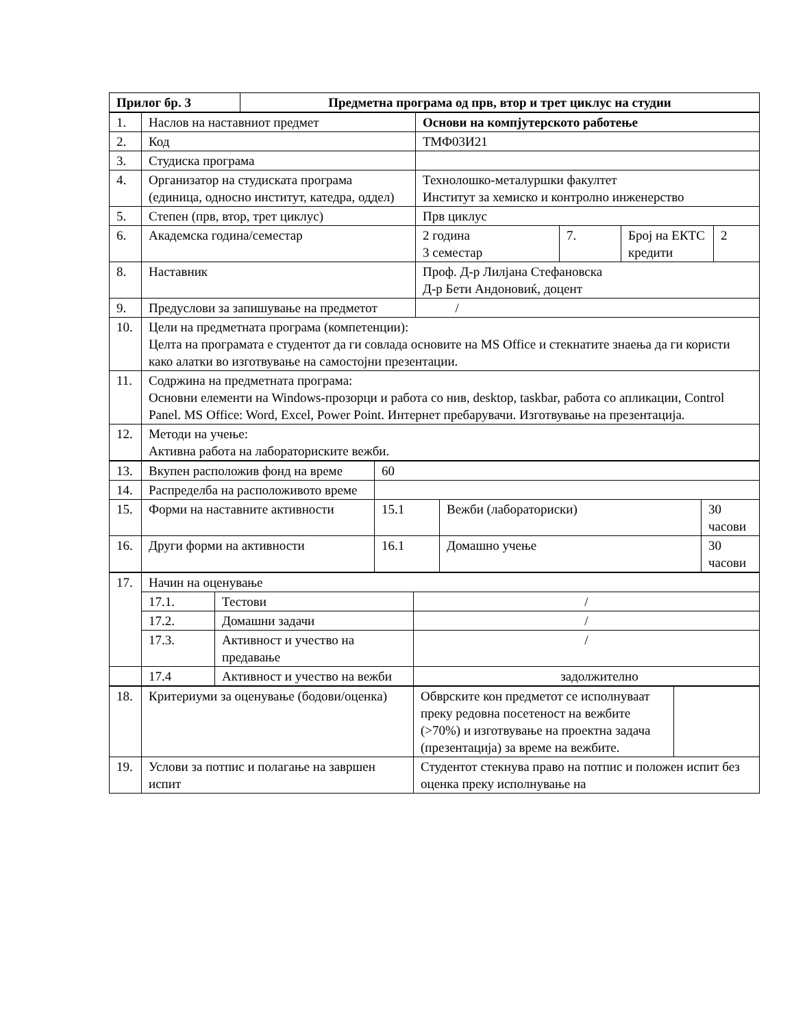| Прилог бр. 3 | Предметна програма од прв, втор и трет циклус на студии |
| 1. | Наслов на наставниот предмет | Основи на компјутерското работење | | | |
| 2. | Код | ТМФ03И21 | | | |
| 3. | Студиска програма | | | | |
| 4. | Организатор на студиската програма (единица, односно институт, катедра, оддел) | Технолошко-металуршки факултет Институт за хемиско и контролно инженерство | | | |
| 5. | Степен (прв, втор, трет циклус) | Прв циклус | | | |
| 6. | Академска година/семестар | 2 година 3 семестар | 7. | Број на ЕКТС кредити | 2 |
| 8. | Наставник | Проф. Д-р Лилјана Стефановска Д-р Бети Андоновиќ, доцент | | | |
| 9. | Предуслови за запишување на предметот | / | | | |
| 10. | Цели на предметната програма (компетенции): Целта на програмата е студентот да ги совлада основите на MS Office и стекнатите знаења да ги користи како алатки во изготвување на самостојни презентации. | | | | |
| 11. | Содржина на предметната програма: Основни елементи на Windows-прозорци и работа со нив, desktop, taskbar, работа со апликации, Control Panel. MS Office: Word, Excel, Power Point. Интернет пребарувачи. Изготвување на презентација. | | | | |
| 12. | Методи на учење: Активна работа на лабораториските вежби. | | | | |
| 13. | Вкупен расположив фонд на време | 60 | | |
| 14. | Распределба на расположивото време | | | |
| 15. | Форми на наставните активности | 15.1 | Вежби (лабораториски) | 30 часови |
| 16. | Други форми на активности | 16.1 | Домашно учење | 30 часови |
| 17. | Начин на оценување | | |
| | 17.1. | Тестови | / |
| | 17.2. | Домашни задачи | / |
| | 17.3. | Активност и учество на предавање | / |
| | 17.4 | Активност и учество на вежби | задолжително |
| 18. | Критериуми за оценување (бодови/оценка) | Обврските кон предметот се исполнуваат преку редовна посетеност на вежбите (>70%) и изготвување на проектна задача (презентација) за време на вежбите. | |
| 19. | Услови за потпис и полагање на завршен испит | Студентот стекнува право на потпис и положен испит без оценка преку исполнување на | |